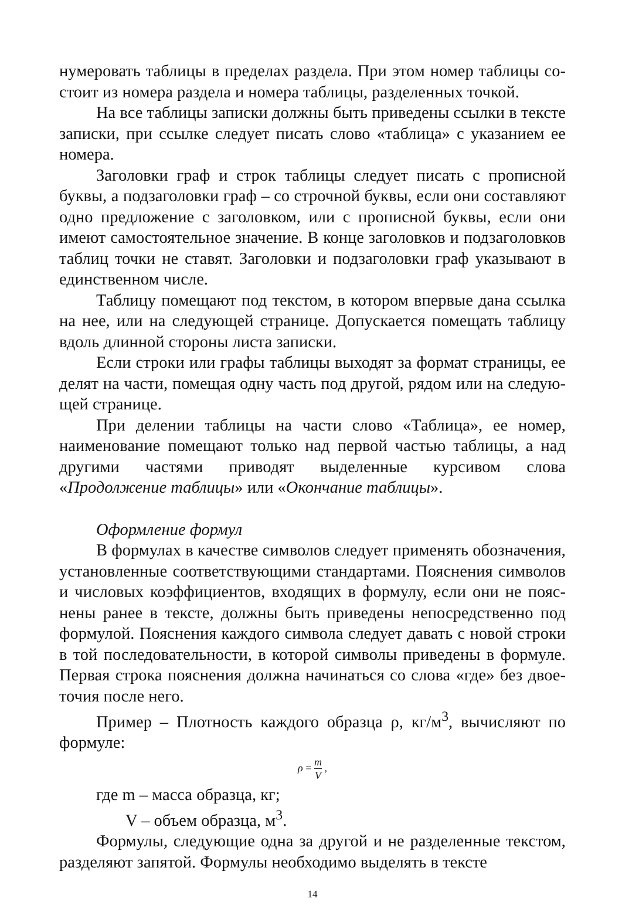нумеровать таблицы в пределах раздела. При этом номер таблицы со­стоит из номера раздела и номера таблицы, разделенных точкой.
На все таблицы записки должны быть приведены ссылки в тексте записки, при ссылке следует писать слово «таблица» с указанием ее номера.
Заголовки граф и строк таблицы следует писать с прописной буквы, а подзаголовки граф – со строчной буквы, если они составляют одно предложение с заголовком, или с прописной буквы, если они имеют самостоятельное значение. В конце заголовков и подзаголовков таблиц точки не ставят. Заголовки и подзаголовки граф указывают в единственном числе.
Таблицу помещают под текстом, в котором впервые дана ссылка на нее, или на следующей странице. Допускается помещать таблицу вдоль длинной стороны листа записки.
Если строки или графы таблицы выходят за формат страницы, ее делят на части, помещая одну часть под другой, рядом или на следую­щей странице.
При делении таблицы на части слово «Таблица», ее номер, наиме­нование помещают только над первой частью таблицы, а над другими частями приводят выделенные курсивом слова «Продолжение таб­лицы» или «Окончание таблицы».
Оформление формул
В формулах в качестве символов следует применять обозначения, установленные соответствующими стандартами. Пояснения символов и числовых коэффициентов, входящих в формулу, если они не пояс­нены ранее в тексте, должны быть приведены непосредственно под формулой. Пояснения каждого символа следует давать с новой строки в той последовательности, в которой символы приведены в формуле. Первая строка пояснения должна начинаться со слова «где» без двое­точия после него.
Пример – Плотность каждого образца ρ, кг/м<sup>3</sup>, вычисляют по формуле:
ρ = m V ,
где m – масса образца, кг;
V – объем образца, м<sup>3</sup>.
Формулы, следующие одна за другой и не разделенные текстом, разделяют запятой. Формулы необходимо выделять в тексте
14